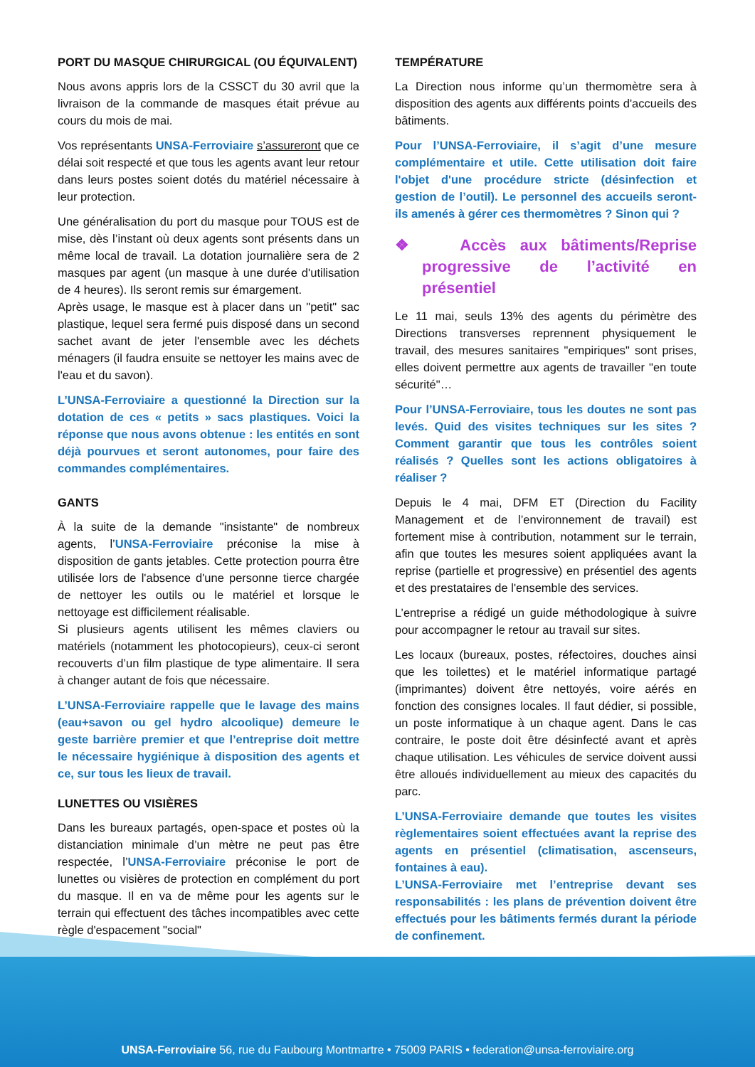PORT DU MASQUE CHIRURGICAL (OU ÉQUIVALENT)
Nous avons appris lors de la CSSCT du 30 avril que la livraison de la commande de masques était prévue au cours du mois de mai.
Vos représentants UNSA-Ferroviaire s’assureront que ce délai soit respecté et que tous les agents avant leur retour dans leurs postes soient dotés du matériel nécessaire à leur protection.
Une généralisation du port du masque pour TOUS est de mise, dès l’instant où deux agents sont présents dans un même local de travail. La dotation journalière sera de 2 masques par agent (un masque à une durée d'utilisation de 4 heures). Ils seront remis sur émargement.
Après usage, le masque est à placer dans un "petit" sac plastique, lequel sera fermé puis disposé dans un second sachet avant de jeter l'ensemble avec les déchets ménagers (il faudra ensuite se nettoyer les mains avec de l'eau et du savon).
L’UNSA-Ferroviaire a questionné la Direction sur la dotation de ces « petits » sacs plastiques. Voici la réponse que nous avons obtenue : les entités en sont déjà pourvues et seront autonomes, pour faire des commandes complémentaires.
GANTS
À la suite de la demande "insistante" de nombreux agents, l’UNSA-Ferroviaire préconise la mise à disposition de gants jetables. Cette protection pourra être utilisée lors de l'absence d'une personne tierce chargée de nettoyer les outils ou le matériel et lorsque le nettoyage est difficilement réalisable.
Si plusieurs agents utilisent les mêmes claviers ou matériels (notamment les photocopieurs), ceux-ci seront recouverts d’un film plastique de type alimentaire. Il sera à changer autant de fois que nécessaire.
L’UNSA-Ferroviaire rappelle que le lavage des mains (eau+savon ou gel hydro alcoolique) demeure le geste barrière premier et que l’entreprise doit mettre le nécessaire hygiénique à disposition des agents et ce, sur tous les lieux de travail.
LUNETTES OU VISIÈRES
Dans les bureaux partagés, open-space et postes où la distanciation minimale d’un mètre ne peut pas être respectée, l’UNSA-Ferroviaire préconise le port de lunettes ou visières de protection en complément du port du masque. Il en va de même pour les agents sur le terrain qui effectuent des tâches incompatibles avec cette règle d'espacement "social"
TEMPÉRATURE
La Direction nous informe qu’un thermomètre sera à disposition des agents aux différents points d'accueils des bâtiments.
Pour l’UNSA-Ferroviaire, il s’agit d’une mesure complémentaire et utile. Cette utilisation doit faire l'objet d'une procédure stricte (désinfection et gestion de l’outil). Le personnel des accueils seront-ils amenés à gérer ces thermomètres ? Sinon qui ?
❖ Accès aux bâtiments/Reprise progressive de l’activité en présentiel
Le 11 mai, seuls 13% des agents du périmètre des Directions transverses reprennent physiquement le travail, des mesures sanitaires "empiriques" sont prises, elles doivent permettre aux agents de travailler "en toute sécurité"…
Pour l’UNSA-Ferroviaire, tous les doutes ne sont pas levés. Quid des visites techniques sur les sites ? Comment garantir que tous les contrôles soient réalisés ? Quelles sont les actions obligatoires à réaliser ?
Depuis le 4 mai, DFM ET (Direction du Facility Management et de l’environnement de travail) est fortement mise à contribution, notamment sur le terrain, afin que toutes les mesures soient appliquées avant la reprise (partielle et progressive) en présentiel des agents et des prestataires de l'ensemble des services.
L’entreprise a rédigé un guide méthodologique à suivre pour accompagner le retour au travail sur sites.
Les locaux (bureaux, postes, réfectoires, douches ainsi que les toilettes) et le matériel informatique partagé (imprimantes) doivent être nettoyés, voire aérés en fonction des consignes locales. Il faut dédier, si possible, un poste informatique à un chaque agent. Dans le cas contraire, le poste doit être désinfecté avant et après chaque utilisation. Les véhicules de service doivent aussi être alloués individuellement au mieux des capacités du parc.
L’UNSA-Ferroviaire demande que toutes les visites règlementaires soient effectuées avant la reprise des agents en présentiel (climatisation, ascenseurs, fontaines à eau).
L’UNSA-Ferroviaire met l’entreprise devant ses responsabilités : les plans de prévention doivent être effectués pour les bâtiments fermés durant la période de confinement.
UNSA-Ferroviaire 56, rue du Faubourg Montmartre • 75009 PARIS • federation@unsa-ferroviaire.org